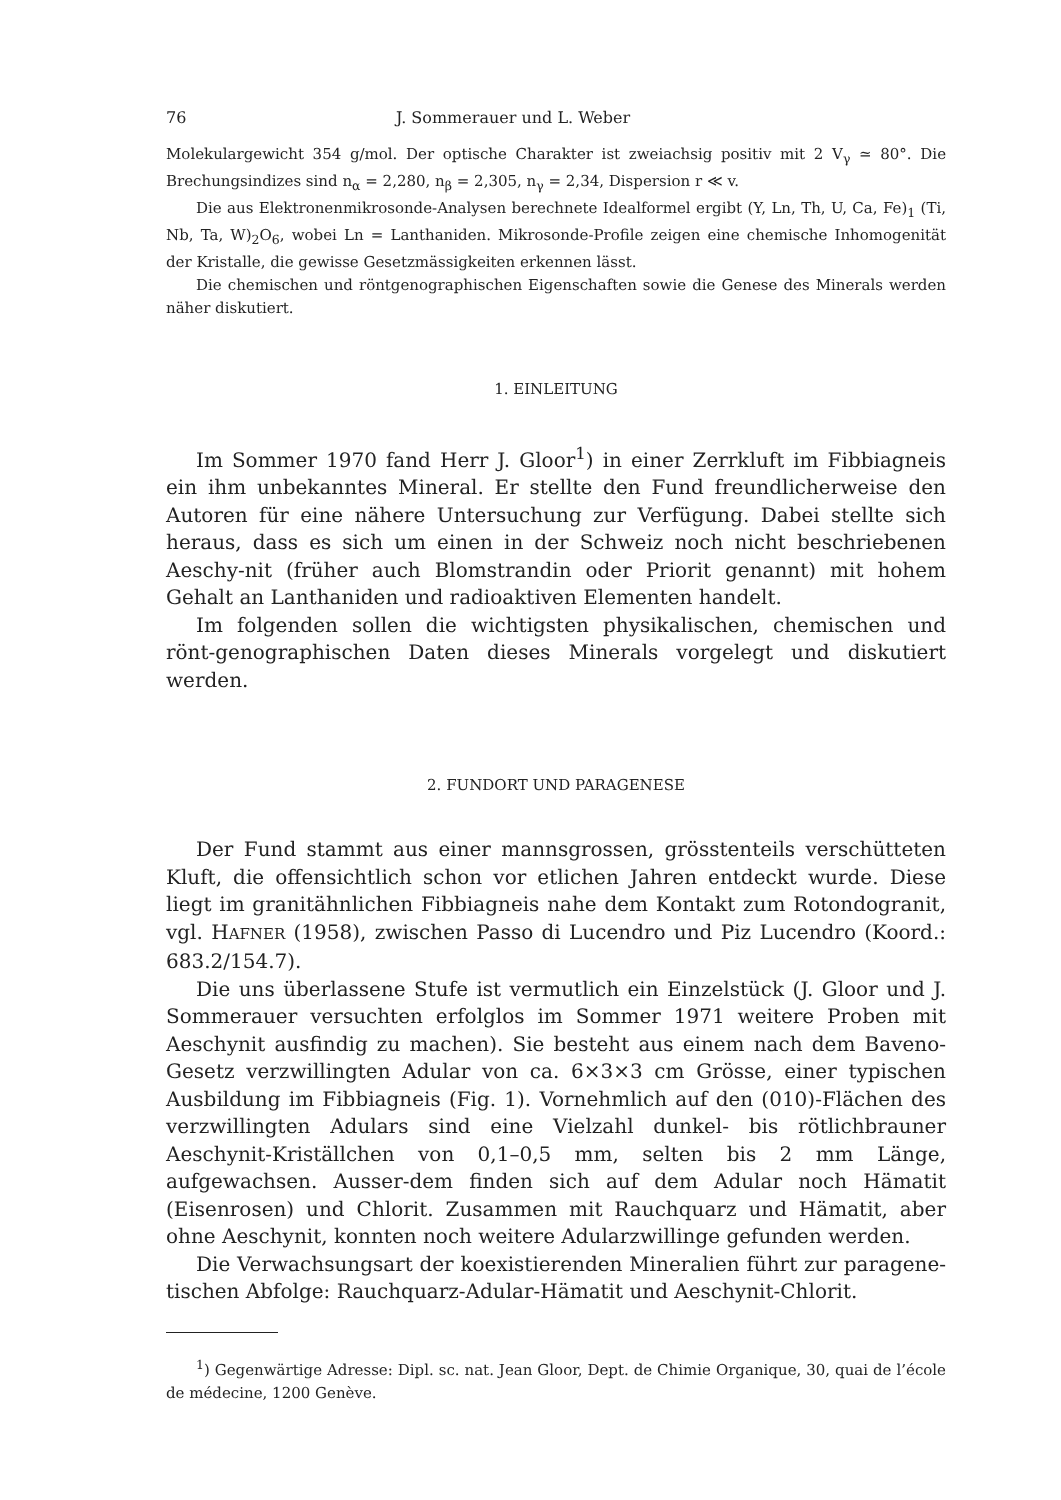76 J. Sommerauer und L. Weber
Molekulargewicht 354 g/mol. Der optische Charakter ist zweiachsig positiv mit 2 V<sub>γ</sub> ≃ 80°. Die Brechungsindizes sind n<sub>α</sub> = 2,280, n<sub>β</sub> = 2,305, n<sub>γ</sub> = 2,34, Dispersion r ≪ v.
Die aus Elektronenmikrosonde-Analysen berechnete Idealformel ergibt (Y, Ln, Th, U, Ca, Fe)<sub>1</sub> (Ti, Nb, Ta, W)<sub>2</sub>O<sub>6</sub>, wobei Ln = Lanthaniden. Mikrosonde-Profile zeigen eine chemische Inhomogenität der Kristalle, die gewisse Gesetzmässigkeiten erkennen lässt.
Die chemischen und röntgenographischen Eigenschaften sowie die Genese des Minerals werden näher diskutiert.
1. EINLEITUNG
Im Sommer 1970 fand Herr J. Gloor<sup>1</sup>) in einer Zerrkluft im Fibbiagneis ein ihm unbekanntes Mineral. Er stellte den Fund freundlicherweise den Autoren für eine nähere Untersuchung zur Verfügung. Dabei stellte sich heraus, dass es sich um einen in der Schweiz noch nicht beschriebenen Aeschy-nit (früher auch Blomstrandin oder Priorit genannt) mit hohem Gehalt an Lanthaniden und radioaktiven Elementen handelt.
Im folgenden sollen die wichtigsten physikalischen, chemischen und rönt-genographischen Daten dieses Minerals vorgelegt und diskutiert werden.
2. FUNDORT UND PARAGENESE
Der Fund stammt aus einer mannsgrossen, grösstenteils verschütteten Kluft, die offensichtlich schon vor etlichen Jahren entdeckt wurde. Diese liegt im granitähnlichen Fibbiagneis nahe dem Kontakt zum Rotondogranit, vgl. HAFNER (1958), zwischen Passo di Lucendro und Piz Lucendro (Koord.: 683.2/154.7).
Die uns überlassene Stufe ist vermutlich ein Einzelstück (J. Gloor und J. Sommerauer versuchten erfolglos im Sommer 1971 weitere Proben mit Aeschynit ausfindig zu machen). Sie besteht aus einem nach dem Baveno-Gesetz verzwillingten Adular von ca. 6×3×3 cm Grösse, einer typischen Ausbildung im Fibbiagneis (Fig. 1). Vornehmlich auf den (010)-Flächen des verzwillingten Adulars sind eine Vielzahl dunkel- bis rötlichbrauner Aeschynit-Kriställchen von 0,1–0,5 mm, selten bis 2 mm Länge, aufgewachsen. Ausser-dem finden sich auf dem Adular noch Hämatit (Eisenrosen) und Chlorit. Zusammen mit Rauchquarz und Hämatit, aber ohne Aeschynit, konnten noch weitere Adularzwillinge gefunden werden.
Die Verwachsungsart der koexistierenden Mineralien führt zur paragene-tischen Abfolge: Rauchquarz-Adular-Hämatit und Aeschynit-Chlorit.
<sup>1</sup>) Gegenwärtige Adresse: Dipl. sc. nat. Jean Gloor, Dept. de Chimie Organique, 30, quai de l’école de médecine, 1200 Genève.